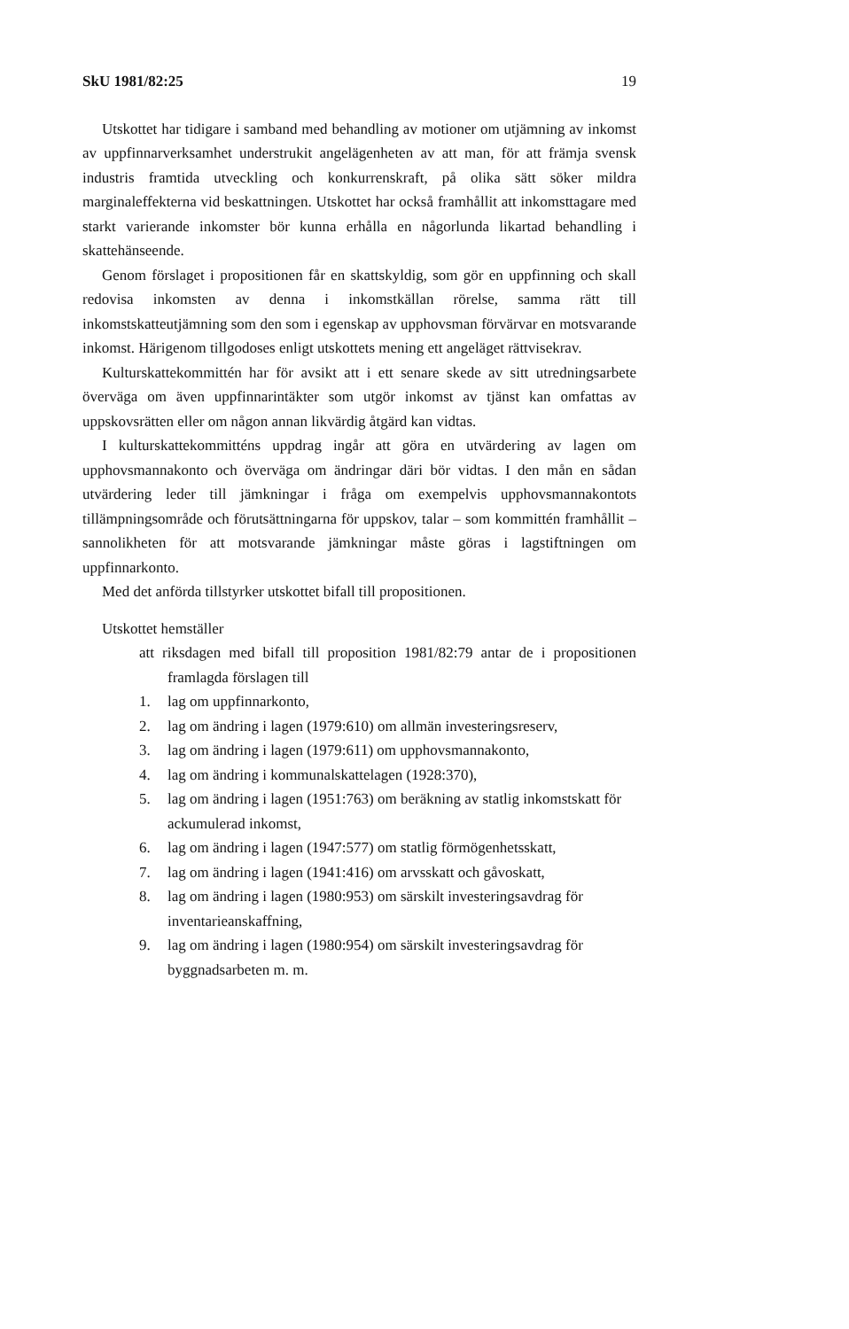SkU 1981/82:25 19
Utskottet har tidigare i samband med behandling av motioner om utjämning av inkomst av uppfinnarverksamhet understrukit angelägenheten av att man, för att främja svensk industris framtida utveckling och konkurrenskraft, på olika sätt söker mildra marginaleffekterna vid beskattningen. Utskottet har också framhållit att inkomsttagare med starkt varierande inkomster bör kunna erhålla en någorlunda likartad behandling i skattehänseende.
Genom förslaget i propositionen får en skattskyldig, som gör en uppfinning och skall redovisa inkomsten av denna i inkomstkällan rörelse, samma rätt till inkomstskatteutjämning som den som i egenskap av upphovsman förvärvar en motsvarande inkomst. Härigenom tillgodoses enligt utskottets mening ett angeläget rättvisekrav.
Kulturskattekommittén har för avsikt att i ett senare skede av sitt utredningsarbete överväga om även uppfinnarintäkter som utgör inkomst av tjänst kan omfattas av uppskovsrätten eller om någon annan likvärdig åtgärd kan vidtas.
I kulturskattekommitténs uppdrag ingår att göra en utvärdering av lagen om upphovsmannakonto och överväga om ändringar däri bör vidtas. I den mån en sådan utvärdering leder till jämkningar i fråga om exempelvis upphovsmannakontots tillämpningsområde och förutsättningarna för uppskov, talar – som kommittén framhållit – sannolikheten för att motsvarande jämkningar måste göras i lagstiftningen om uppfinnarkonto.
Med det anförda tillstyrker utskottet bifall till propositionen.
Utskottet hemställer
att riksdagen med bifall till proposition 1981/82:79 antar de i propositionen framlagda förslagen till
1. lag om uppfinnarkonto,
2. lag om ändring i lagen (1979:610) om allmän investeringsreserv,
3. lag om ändring i lagen (1979:611) om upphovsmannakonto,
4. lag om ändring i kommunalskattelagen (1928:370),
5. lag om ändring i lagen (1951:763) om beräkning av statlig inkomstskatt för ackumulerad inkomst,
6. lag om ändring i lagen (1947:577) om statlig förmögenhetsskatt,
7. lag om ändring i lagen (1941:416) om arvsskatt och gåvoskatt,
8. lag om ändring i lagen (1980:953) om särskilt investeringsavdrag för inventarieanskaffning,
9. lag om ändring i lagen (1980:954) om särskilt investeringsavdrag för byggnadsarbeten m. m.